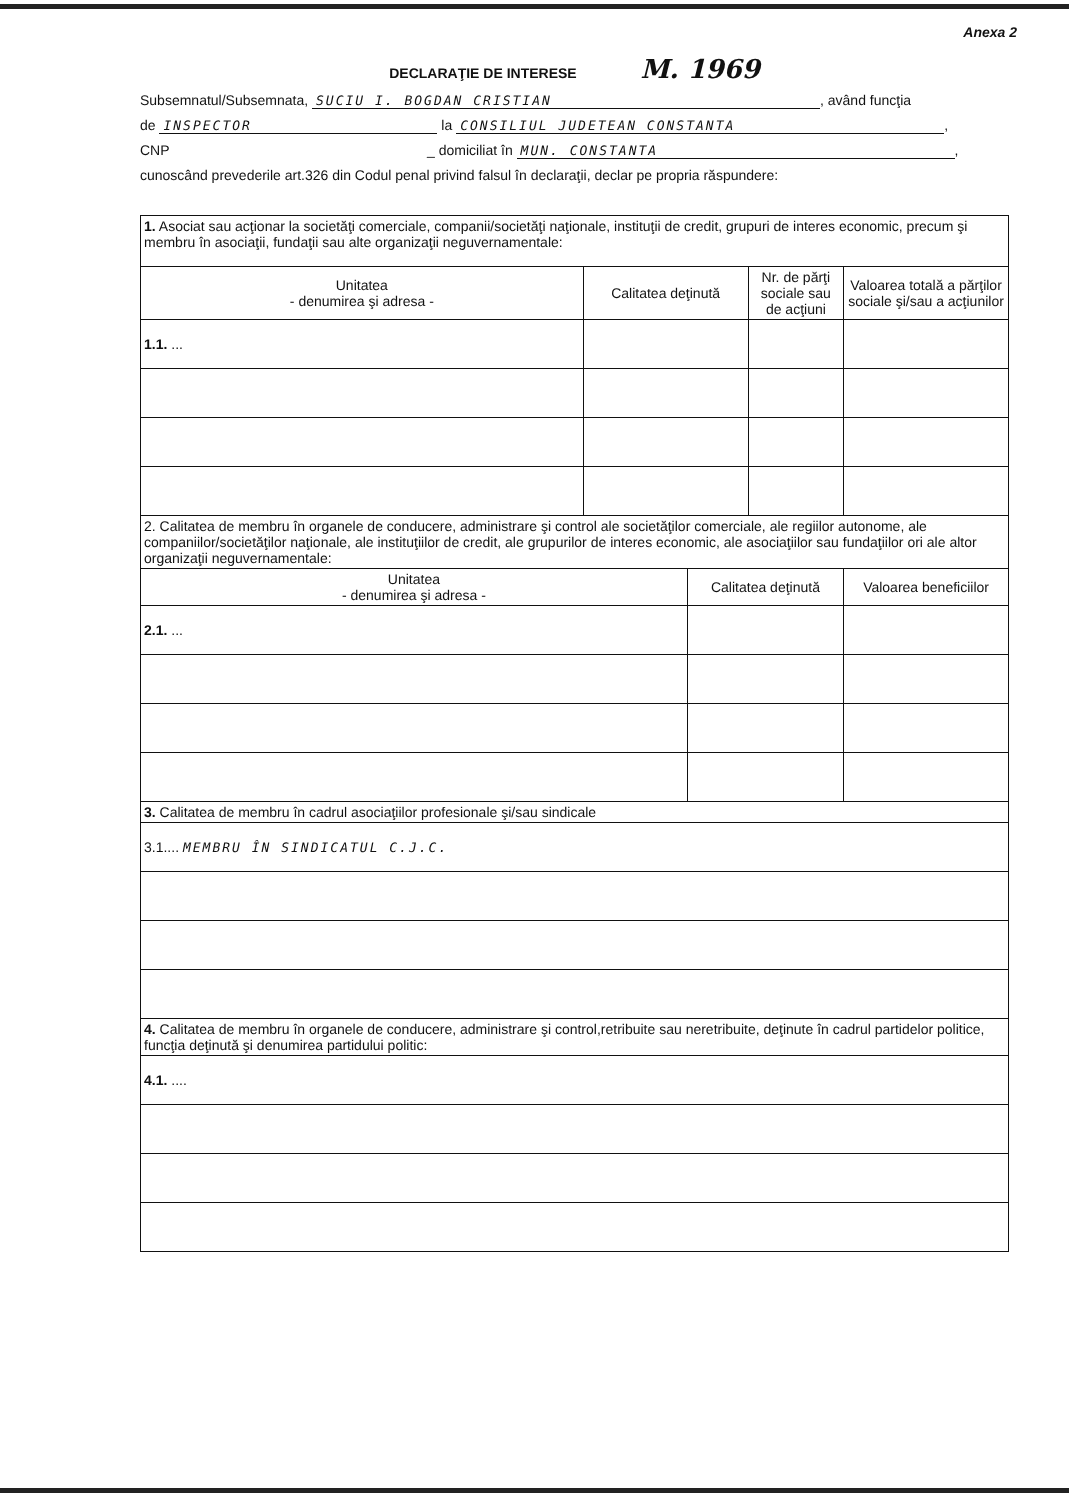Anexa 2
DECLARAŢIE DE INTERESE M. 1969
Subsemnatul/Subsemnata, SUCIU I. BOGDAN CRISTIAN, având funcţia
de INSPECTOR la CONSILIUL JUDETEAN CONSTANTA,
CNP _ domiciliat în MUN. CONSTANTA,
cunoscând prevederile art.326 din Codul penal privind falsul în declaraţii, declar pe propria răspundere:
| 1. Asociat sau acţionar la societăţi comerciale, companii/societăţi naţionale, instituţii de credit, grupuri de interes economic, precum şi membru în asociaţii, fundaţii sau alte organizaţii neguvernamentale: | | | |
| Unitatea - denumirea şi adresa - | Calitatea deţinută | Nr. de părţi sociale sau de acţiuni | Valoarea totală a părţilor sociale şi/sau a acţiunilor |
| 1.1. ... | | | |
| 2. Calitatea de membru în organele de conducere, administrare şi control ale societăţilor comerciale, ale regiilor autonome, ale companiilor/societăţilor naţionale, ale instituţiilor de credit, ale grupurilor de interes economic, ale asociaţiilor sau fundaţiilor ori ale altor organizaţii neguvernamentale: | | |
| Unitatea - denumirea şi adresa - | Calitatea deţinută | Valoarea beneficiilor |
| 2.1. ... | | |
| 3. Calitatea de membru în cadrul asociaţiilor profesionale şi/sau sindicale |
| 3.1.... MEMBRU ÎN SINDICATUL C.J.C. |
| 4. Calitatea de membru în organele de conducere, administrare şi control,retribuite sau neretribuite, deţinute în cadrul partidelor politice, funcţia deţinută şi denumirea partidului politic: |
| 4.1. .... |